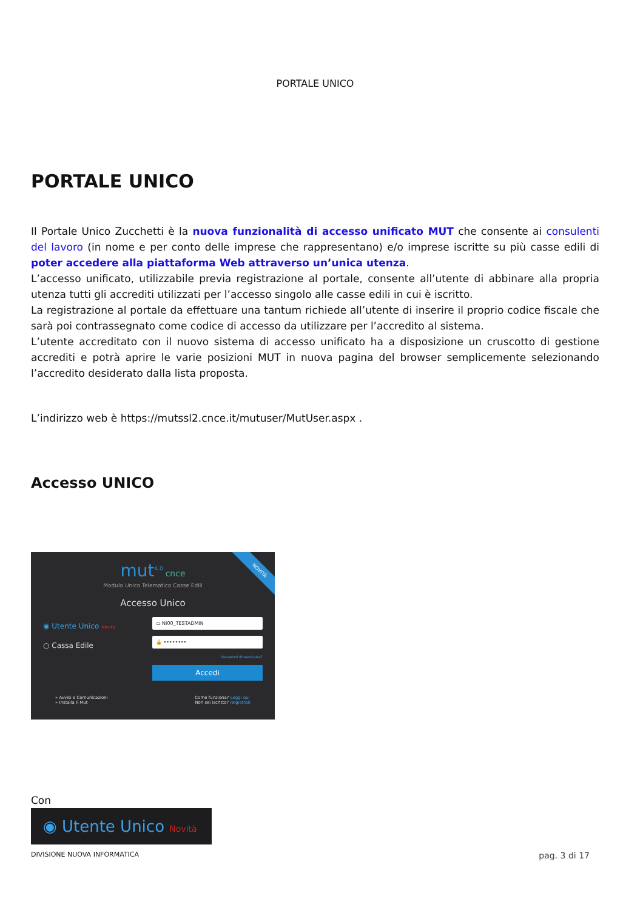PORTALE UNICO
PORTALE UNICO
Il Portale Unico Zucchetti è la nuova funzionalità di accesso unificato MUT che consente ai consulenti del lavoro (in nome e per conto delle imprese che rappresentano) e/o imprese iscritte su più casse edili di poter accedere alla piattaforma Web attraverso un’unica utenza.
L’accesso unificato, utilizzabile previa registrazione al portale, consente all’utente di abbinare alla propria utenza tutti gli accrediti utilizzati per l’accesso singolo alle casse edili in cui è iscritto.
La registrazione al portale da effettuare una tantum richiede all’utente di inserire il proprio codice fiscale che sarà poi contrassegnato come codice di accesso da utilizzare per l’accredito al sistema.
L’utente accreditato con il nuovo sistema di accesso unificato ha a disposizione un cruscotto di gestione accrediti e potrà aprire le varie posizioni MUT in nuova pagina del browser semplicemente selezionando l’accredito desiderato dalla lista proposta.
L’indirizzo web è https://mutssl2.cnce.it/mutuser/MutUser.aspx .
Accesso UNICO
NOVITÀ
mut<sup>4.0</sup> cnce
Modulo Unico Telematico Casse Edili
Accesso Unico
◉ Utente Unico Novità
○ Cassa Edile
▭ NI00_TESTADMIN
🔒 ••••••••
Password dimenticata?
Accedi
» Avvisi e Comunicazioni
» Installa Il Mut
Come funziona? Leggi qui
Non sei iscritto? Registrati
Con
◉ Utente Unico Novità
DIVISIONE NUOVA INFORMATICA pag. 3 di 17